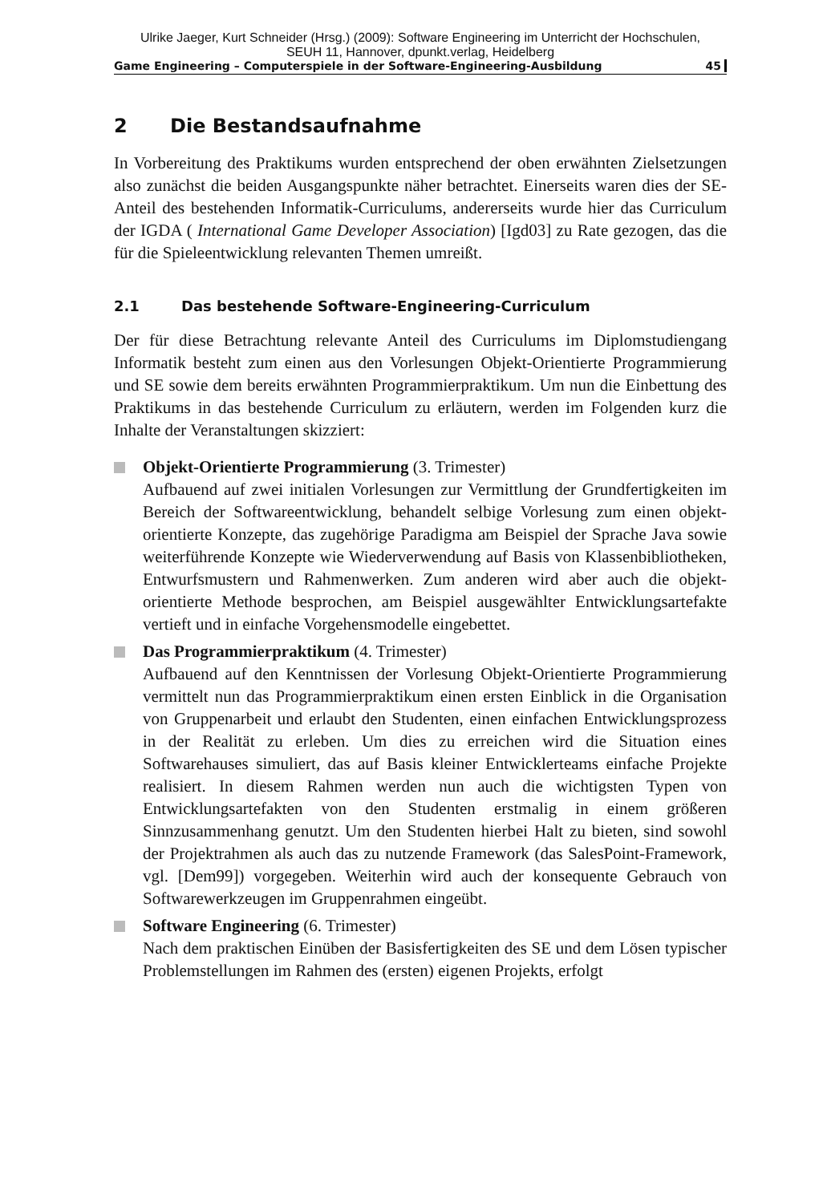Ulrike Jaeger, Kurt Schneider (Hrsg.) (2009): Software Engineering im Unterricht der Hochschulen,
SEUH 11, Hannover, dpunkt.verlag, Heidelberg
Game Engineering – Computerspiele in der Software-Engineering-Ausbildung 45
2 Die Bestandsaufnahme
In Vorbereitung des Praktikums wurden entsprechend der oben erwähnten Zielsetzungen also zunächst die beiden Ausgangspunkte näher betrachtet. Einerseits waren dies der SE-Anteil des bestehenden Informatik-Curriculums, andererseits wurde hier das Curriculum der IGDA ( International Game Developer Association) [Igd03] zu Rate gezogen, das die für die Spieleentwicklung relevanten Themen umreißt.
2.1 Das bestehende Software-Engineering-Curriculum
Der für diese Betrachtung relevante Anteil des Curriculums im Diplomstudiengang Informatik besteht zum einen aus den Vorlesungen Objekt-Orientierte Programmierung und SE sowie dem bereits erwähnten Programmierpraktikum. Um nun die Einbettung des Praktikums in das bestehende Curriculum zu erläutern, werden im Folgenden kurz die Inhalte der Veranstaltungen skizziert:
Objekt-Orientierte Programmierung (3. Trimester)
Aufbauend auf zwei initialen Vorlesungen zur Vermittlung der Grundfertigkeiten im Bereich der Softwareentwicklung, behandelt selbige Vorlesung zum einen objekt-orientierte Konzepte, das zugehörige Paradigma am Beispiel der Sprache Java sowie weiterführende Konzepte wie Wiederverwendung auf Basis von Klassenbibliotheken, Entwurfsmustern und Rahmenwerken. Zum anderen wird aber auch die objekt-orientierte Methode besprochen, am Beispiel ausgewählter Entwicklungsartefakte vertieft und in einfache Vorgehensmodelle eingebettet.
Das Programmierpraktikum (4. Trimester)
Aufbauend auf den Kenntnissen der Vorlesung Objekt-Orientierte Programmierung vermittelt nun das Programmierpraktikum einen ersten Einblick in die Organisation von Gruppenarbeit und erlaubt den Studenten, einen einfachen Entwicklungsprozess in der Realität zu erleben. Um dies zu erreichen wird die Situation eines Softwarehauses simuliert, das auf Basis kleiner Entwicklerteams einfache Projekte realisiert. In diesem Rahmen werden nun auch die wichtigsten Typen von Entwicklungsartefakten von den Studenten erstmalig in einem größeren Sinnzusammenhang genutzt. Um den Studenten hierbei Halt zu bieten, sind sowohl der Projektrahmen als auch das zu nutzende Framework (das SalesPoint-Framework, vgl. [Dem99]) vorgegeben. Weiterhin wird auch der konsequente Gebrauch von Softwarewerkzeugen im Gruppenrahmen eingeübt.
Software Engineering (6. Trimester)
Nach dem praktischen Einüben der Basisfertigkeiten des SE und dem Lösen typischer Problemstellungen im Rahmen des (ersten) eigenen Projekts, erfolgt